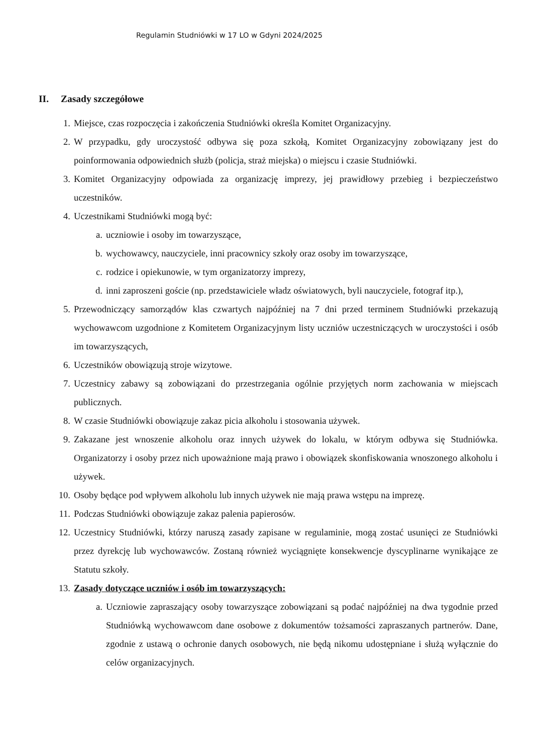Regulamin Studniówki w 17 LO w Gdyni 2024/2025
II. Zasady szczegółowe
1. Miejsce, czas rozpoczęcia i zakończenia Studniówki określa Komitet Organizacyjny.
2. W przypadku, gdy uroczystość odbywa się poza szkołą, Komitet Organizacyjny zobowiązany jest do poinformowania odpowiednich służb (policja, straż miejska) o miejscu i czasie Studniówki.
3. Komitet Organizacyjny odpowiada za organizację imprezy, jej prawidłowy przebieg i bezpieczeństwo uczestników.
4. Uczestnikami Studniówki mogą być:
a. uczniowie i osoby im towarzyszące,
b. wychowawcy, nauczyciele, inni pracownicy szkoły oraz osoby im towarzyszące,
c. rodzice i opiekunowie, w tym organizatorzy imprezy,
d. inni zaproszeni goście (np. przedstawiciele władz oświatowych, byli nauczyciele, fotograf itp.),
5. Przewodniczący samorządów klas czwartych najpóźniej na 7 dni przed terminem Studniówki przekazują wychowawcom uzgodnione z Komitetem Organizacyjnym listy uczniów uczestniczących w uroczystości i osób im towarzyszących,
6. Uczestników obowiązują stroje wizytowe.
7. Uczestnicy zabawy są zobowiązani do przestrzegania ogólnie przyjętych norm zachowania w miejscach publicznych.
8. W czasie Studniówki obowiązuje zakaz picia alkoholu i stosowania używek.
9. Zakazane jest wnoszenie alkoholu oraz innych używek do lokalu, w którym odbywa się Studniówka. Organizatorzy i osoby przez nich upoważnione mają prawo i obowiązek skonfiskowania wnoszonego alkoholu i używek.
10. Osoby będące pod wpływem alkoholu lub innych używek nie mają prawa wstępu na imprezę.
11. Podczas Studniówki obowiązuje zakaz palenia papierosów.
12. Uczestnicy Studniówki, którzy naruszą zasady zapisane w regulaminie, mogą zostać usunięci ze Studniówki przez dyrekcję lub wychowawców. Zostaną również wyciągnięte konsekwencje dyscyplinarne wynikające ze Statutu szkoły.
13. Zasady dotyczące uczniów i osób im towarzyszących:
a. Uczniowie zapraszający osoby towarzyszące zobowiązani są podać najpóźniej na dwa tygodnie przed Studniówką wychowawcom dane osobowe z dokumentów tożsamości zapraszanych partnerów. Dane, zgodnie z ustawą o ochronie danych osobowych, nie będą nikomu udostępniane i służą wyłącznie do celów organizacyjnych.